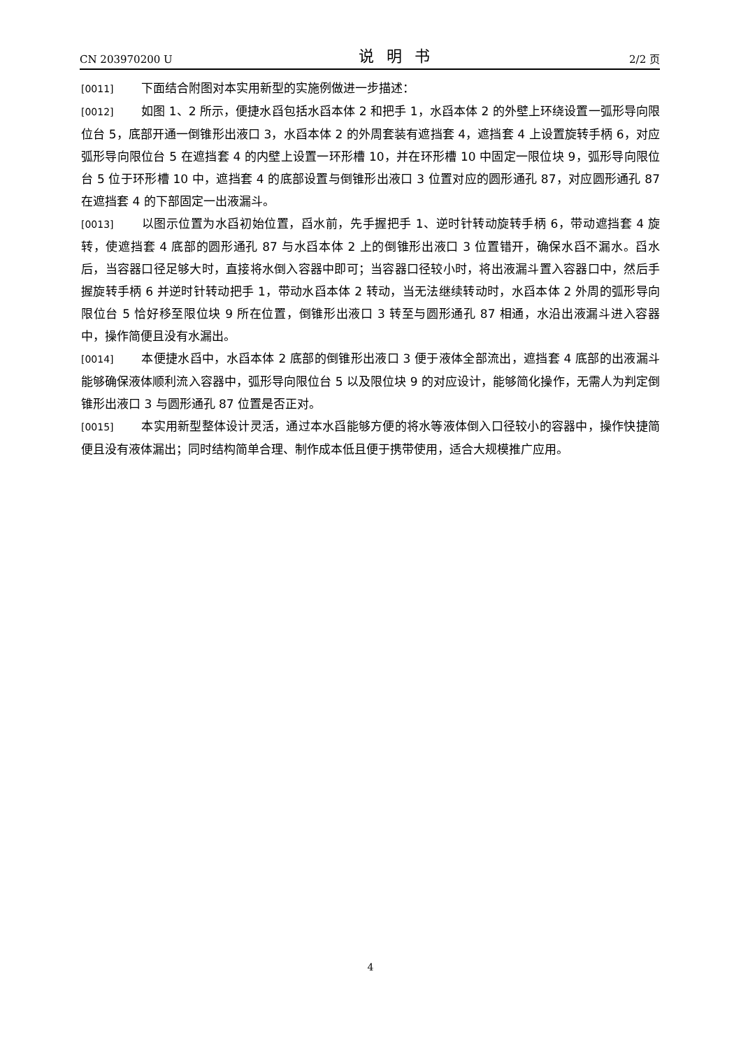CN 203970200 U 说明书 2/2 页
[0011] 下面结合附图对本实用新型的实施例做进一步描述：
[0012] 如图 1、2 所示，便捷水舀包括水舀本体 2 和把手 1，水舀本体 2 的外壁上环绕设置一弧形导向限位台 5，底部开通一倒锥形出液口 3，水舀本体 2 的外周套装有遮挡套 4，遮挡套 4 上设置旋转手柄 6，对应弧形导向限位台 5 在遮挡套 4 的内壁上设置一环形槽 10，并在环形槽 10 中固定一限位块 9，弧形导向限位台 5 位于环形槽 10 中，遮挡套 4 的底部设置与倒锥形出液口 3 位置对应的圆形通孔 87，对应圆形通孔 87 在遮挡套 4 的下部固定一出液漏斗。
[0013] 以图示位置为水舀初始位置，舀水前，先手握把手 1、逆时针转动旋转手柄 6，带动遮挡套 4 旋转，使遮挡套 4 底部的圆形通孔 87 与水舀本体 2 上的倒锥形出液口 3 位置错开，确保水舀不漏水。舀水后，当容器口径足够大时，直接将水倒入容器中即可；当容器口径较小时，将出液漏斗置入容器口中，然后手握旋转手柄 6 并逆时针转动把手 1，带动水舀本体 2 转动，当无法继续转动时，水舀本体 2 外周的弧形导向限位台 5 恰好移至限位块 9 所在位置，倒锥形出液口 3 转至与圆形通孔 87 相通，水沿出液漏斗进入容器中，操作简便且没有水漏出。
[0014] 本便捷水舀中，水舀本体 2 底部的倒锥形出液口 3 便于液体全部流出，遮挡套 4 底部的出液漏斗能够确保液体顺利流入容器中，弧形导向限位台 5 以及限位块 9 的对应设计，能够简化操作，无需人为判定倒锥形出液口 3 与圆形通孔 87 位置是否正对。
[0015] 本实用新型整体设计灵活，通过本水舀能够方便的将水等液体倒入口径较小的容器中，操作快捷简便且没有液体漏出；同时结构简单合理、制作成本低且便于携带使用，适合大规模推广应用。
4